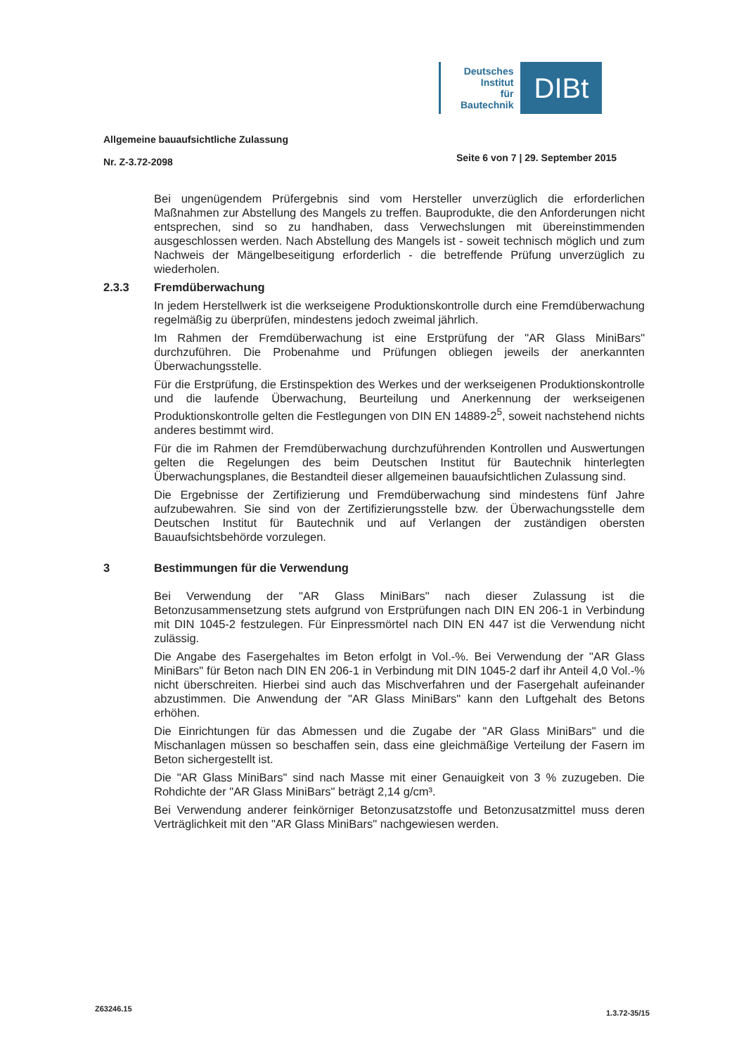Deutsches
Institut
für
Bautechnik
DIBt
Allgemeine bauaufsichtliche Zulassung
Nr. Z-3.72-2098
Seite 6 von 7 | 29. September 2015
Bei ungenügendem Prüfergebnis sind vom Hersteller unverzüglich die erforderlichen Maßnahmen zur Abstellung des Mangels zu treffen. Bauprodukte, die den Anforderungen nicht entsprechen, sind so zu handhaben, dass Verwechslungen mit übereinstimmenden ausgeschlossen werden. Nach Abstellung des Mangels ist - soweit technisch möglich und zum Nachweis der Mängelbeseitigung erforderlich - die betreffende Prüfung unverzüglich zu wiederholen.
2.3.3 Fremdüberwachung
In jedem Herstellwerk ist die werkseigene Produktionskontrolle durch eine Fremdüberwachung regelmäßig zu überprüfen, mindestens jedoch zweimal jährlich.
Im Rahmen der Fremdüberwachung ist eine Erstprüfung der "AR Glass MiniBars" durchzuführen. Die Probenahme und Prüfungen obliegen jeweils der anerkannten Überwachungsstelle.
Für die Erstprüfung, die Erstinspektion des Werkes und der werkseigenen Produktionskontrolle und die laufende Überwachung, Beurteilung und Anerkennung der werkseigenen Produktionskontrolle gelten die Festlegungen von DIN EN 14889-2<sup>5</sup>, soweit nachstehend nichts anderes bestimmt wird.
Für die im Rahmen der Fremdüberwachung durchzuführenden Kontrollen und Auswertungen gelten die Regelungen des beim Deutschen Institut für Bautechnik hinterlegten Überwachungsplanes, die Bestandteil dieser allgemeinen bauaufsichtlichen Zulassung sind.
Die Ergebnisse der Zertifizierung und Fremdüberwachung sind mindestens fünf Jahre aufzubewahren. Sie sind von der Zertifizierungsstelle bzw. der Überwachungsstelle dem Deutschen Institut für Bautechnik und auf Verlangen der zuständigen obersten Bauaufsichtsbehörde vorzulegen.
3 Bestimmungen für die Verwendung
Bei Verwendung der "AR Glass MiniBars" nach dieser Zulassung ist die Betonzusammensetzung stets aufgrund von Erstprüfungen nach DIN EN 206-1 in Verbindung mit DIN 1045-2 festzulegen. Für Einpressmörtel nach DIN EN 447 ist die Verwendung nicht zulässig.
Die Angabe des Fasergehaltes im Beton erfolgt in Vol.-%. Bei Verwendung der "AR Glass MiniBars" für Beton nach DIN EN 206-1 in Verbindung mit DIN 1045-2 darf ihr Anteil 4,0 Vol.-% nicht überschreiten. Hierbei sind auch das Mischverfahren und der Fasergehalt aufeinander abzustimmen. Die Anwendung der "AR Glass MiniBars" kann den Luftgehalt des Betons erhöhen.
Die Einrichtungen für das Abmessen und die Zugabe der "AR Glass MiniBars" und die Mischanlagen müssen so beschaffen sein, dass eine gleichmäßige Verteilung der Fasern im Beton sichergestellt ist.
Die "AR Glass MiniBars" sind nach Masse mit einer Genauigkeit von 3 % zuzugeben. Die Rohdichte der "AR Glass MiniBars" beträgt 2,14 g/cm³.
Bei Verwendung anderer feinkörniger Betonzusatzstoffe und Betonzusatzmittel muss deren Verträglichkeit mit den "AR Glass MiniBars" nachgewiesen werden.
Z63246.15 1.3.72-35/15